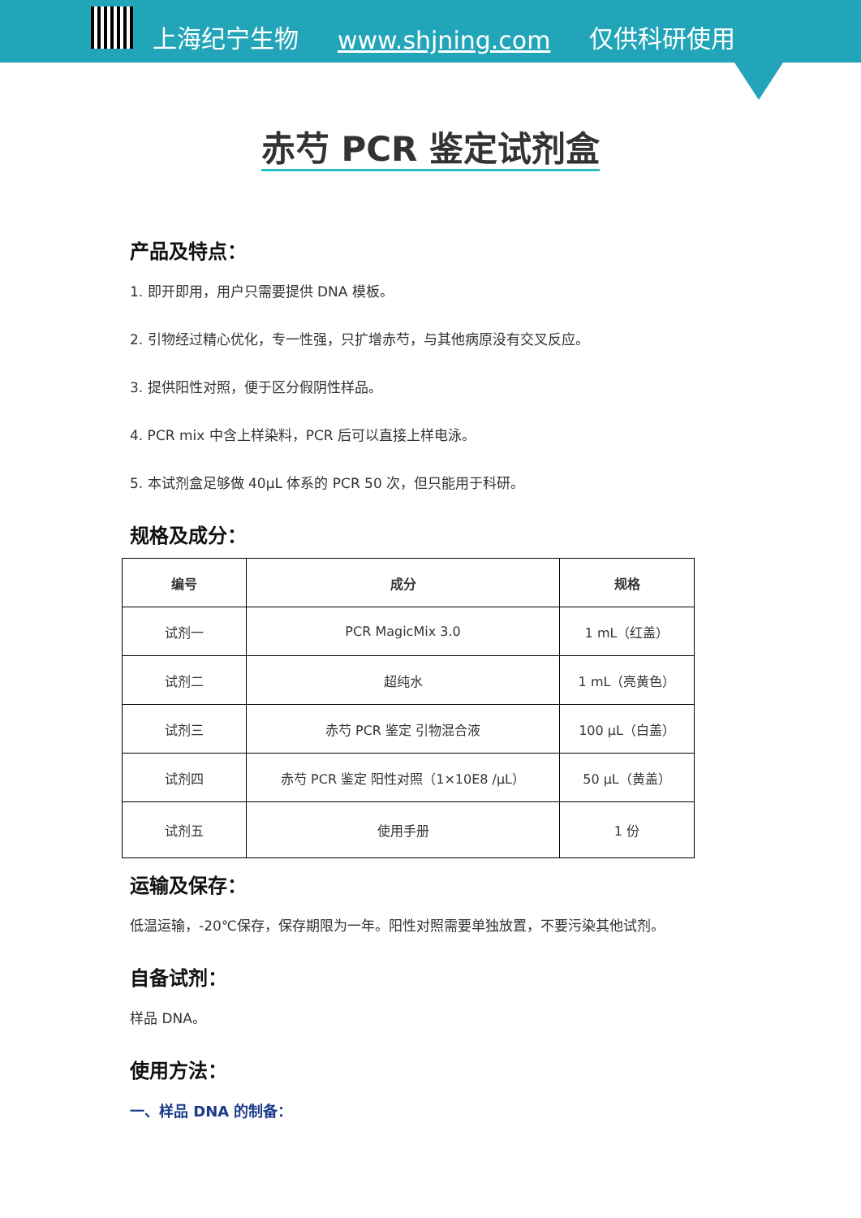上海纪宁生物 www.shjning.com 仅供科研使用
赤芍 PCR 鉴定试剂盒
产品及特点：
1. 即开即用，用户只需要提供 DNA 模板。
2. 引物经过精心优化，专一性强，只扩增赤芍，与其他病原没有交叉反应。
3. 提供阳性对照，便于区分假阴性样品。
4. PCR mix 中含上样染料，PCR 后可以直接上样电泳。
5. 本试剂盒足够做 40μL 体系的 PCR 50 次，但只能用于科研。
规格及成分：
| 编号 | 成分 | 规格 |
| --- | --- | --- |
| 试剂一 | PCR MagicMix 3.0 | 1 mL（红盖） |
| 试剂二 | 超纯水 | 1 mL（亮黄色） |
| 试剂三 | 赤芍 PCR 鉴定 引物混合液 | 100 μL（白盖） |
| 试剂四 | 赤芍 PCR 鉴定 阳性对照（1×10E8 /μL） | 50 μL（黄盖） |
| 试剂五 | 使用手册 | 1 份 |
运输及保存：
低温运输，-20℃保存，保存期限为一年。阳性对照需要单独放置，不要污染其他试剂。
自备试剂：
样品 DNA。
使用方法：
一、样品 DNA 的制备：